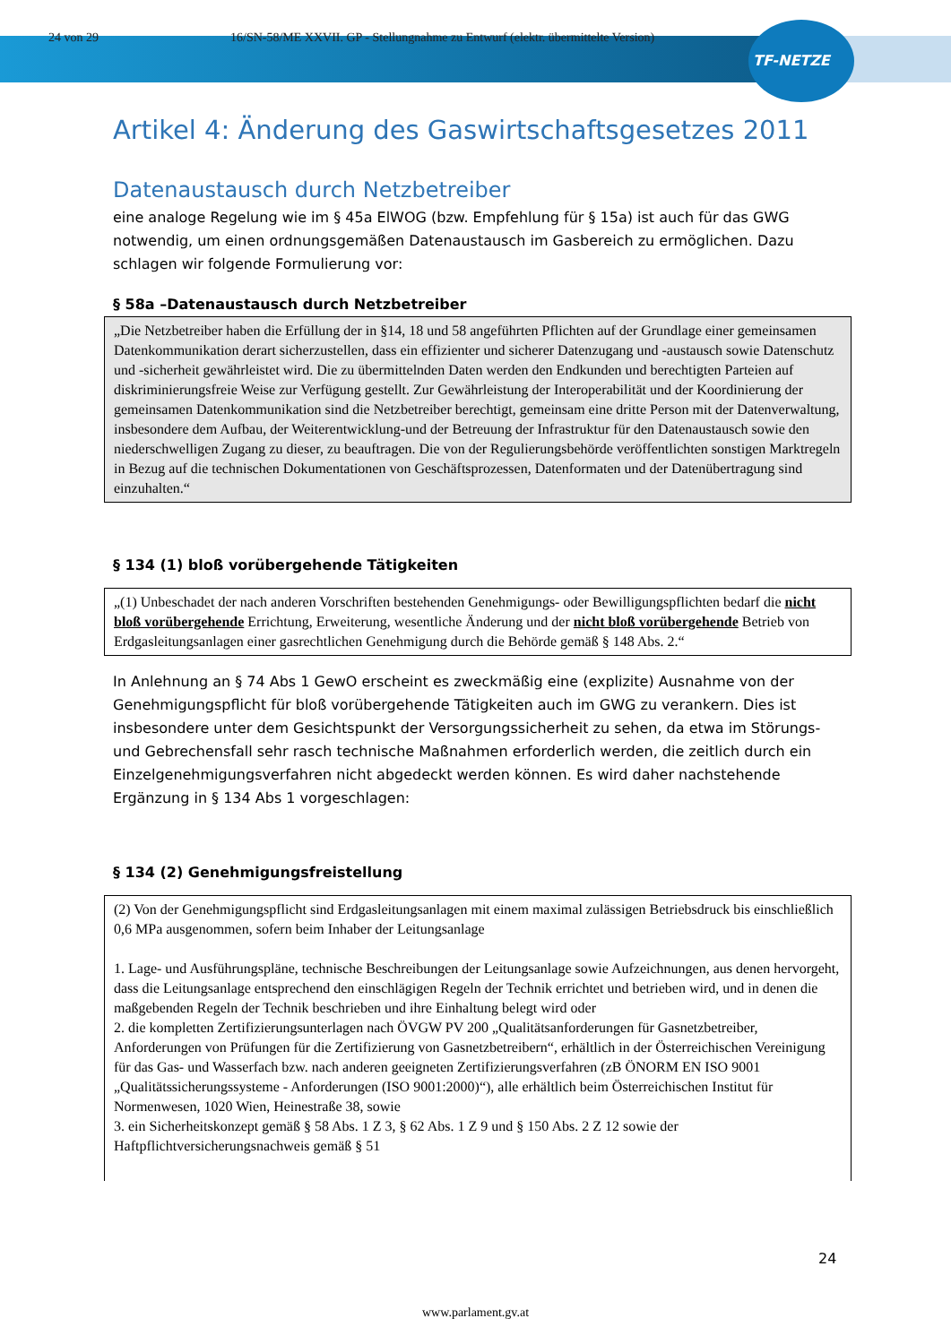24 von 29 16/SN-58/ME XXVII. GP - Stellungnahme zu Entwurf (elektr. übermittelte Version)
TF-NETZE
Artikel 4: Änderung des Gaswirtschaftsgesetzes 2011
Datenaustausch durch Netzbetreiber
eine analoge Regelung wie im § 45a ElWOG (bzw. Empfehlung für § 15a) ist auch für das GWG notwendig, um einen ordnungsgemäßen Datenaustausch im Gasbereich zu ermöglichen. Dazu schlagen wir folgende Formulierung vor:
§ 58a –Datenaustausch durch Netzbetreiber
„Die Netzbetreiber haben die Erfüllung der in §14, 18 und 58 angeführten Pflichten auf der Grundlage einer gemeinsamen Datenkommunikation derart sicherzustellen, dass ein effizienter und sicherer Datenzugang und -austausch sowie Datenschutz und -sicherheit gewährleistet wird. Die zu übermittelnden Daten werden den Endkunden und berechtigten Parteien auf diskriminierungsfreie Weise zur Verfügung gestellt. Zur Gewährleistung der Interoperabilität und der Koordinierung der gemeinsamen Datenkommunikation sind die Netzbetreiber berechtigt, gemeinsam eine dritte Person mit der Datenverwaltung, insbesondere dem Aufbau, der Weiterentwicklung-und der Betreuung der Infrastruktur für den Datenaustausch sowie den niederschwelligen Zugang zu dieser, zu beauftragen. Die von der Regulierungsbehörde veröffentlichten sonstigen Marktregeln in Bezug auf die technischen Dokumentationen von Geschäftsprozessen, Datenformaten und der Datenübertragung sind einzuhalten.“
§ 134 (1) bloß vorübergehende Tätigkeiten
„(1) Unbeschadet der nach anderen Vorschriften bestehenden Genehmigungs- oder Bewilligungspflichten bedarf die nicht bloß vorübergehende Errichtung, Erweiterung, wesentliche Änderung und der nicht bloß vorübergehende Betrieb von Erdgasleitungsanlagen einer gasrechtlichen Genehmigung durch die Behörde gemäß § 148 Abs. 2.“
In Anlehnung an § 74 Abs 1 GewO erscheint es zweckmäßig eine (explizite) Ausnahme von der Genehmigungspflicht für bloß vorübergehende Tätigkeiten auch im GWG zu verankern. Dies ist insbesondere unter dem Gesichtspunkt der Versorgungssicherheit zu sehen, da etwa im Störungs- und Gebrechensfall sehr rasch technische Maßnahmen erforderlich werden, die zeitlich durch ein Einzelgenehmigungsverfahren nicht abgedeckt werden können. Es wird daher nachstehende Ergänzung in § 134 Abs 1 vorgeschlagen:
§ 134 (2) Genehmigungsfreistellung
(2) Von der Genehmigungspflicht sind Erdgasleitungsanlagen mit einem maximal zulässigen Betriebsdruck bis einschließlich 0,6 MPa ausgenommen, sofern beim Inhaber der Leitungsanlage
1. Lage- und Ausführungspläne, technische Beschreibungen der Leitungsanlage sowie Aufzeichnungen, aus denen hervorgeht, dass die Leitungsanlage entsprechend den einschlägigen Regeln der Technik errichtet und betrieben wird, und in denen die maßgebenden Regeln der Technik beschrieben und ihre Einhaltung belegt wird oder
2. die kompletten Zertifizierungsunterlagen nach ÖVGW PV 200 „Qualitätsanforderungen für Gasnetzbetreiber, Anforderungen von Prüfungen für die Zertifizierung von Gasnetzbetreibern“, erhältlich in der Österreichischen Vereinigung für das Gas- und Wasserfach bzw. nach anderen geeigneten Zertifizierungsverfahren (zB ÖNORM EN ISO 9001 „Qualitätssicherungssysteme - Anforderungen (ISO 9001:2000)“), alle erhältlich beim Österreichischen Institut für Normenwesen, 1020 Wien, Heinestraße 38, sowie
3. ein Sicherheitskonzept gemäß § 58 Abs. 1 Z 3, § 62 Abs. 1 Z 9 und § 150 Abs. 2 Z 12 sowie der Haftpflichtversicherungsnachweis gemäß § 51
24
www.parlament.gv.at